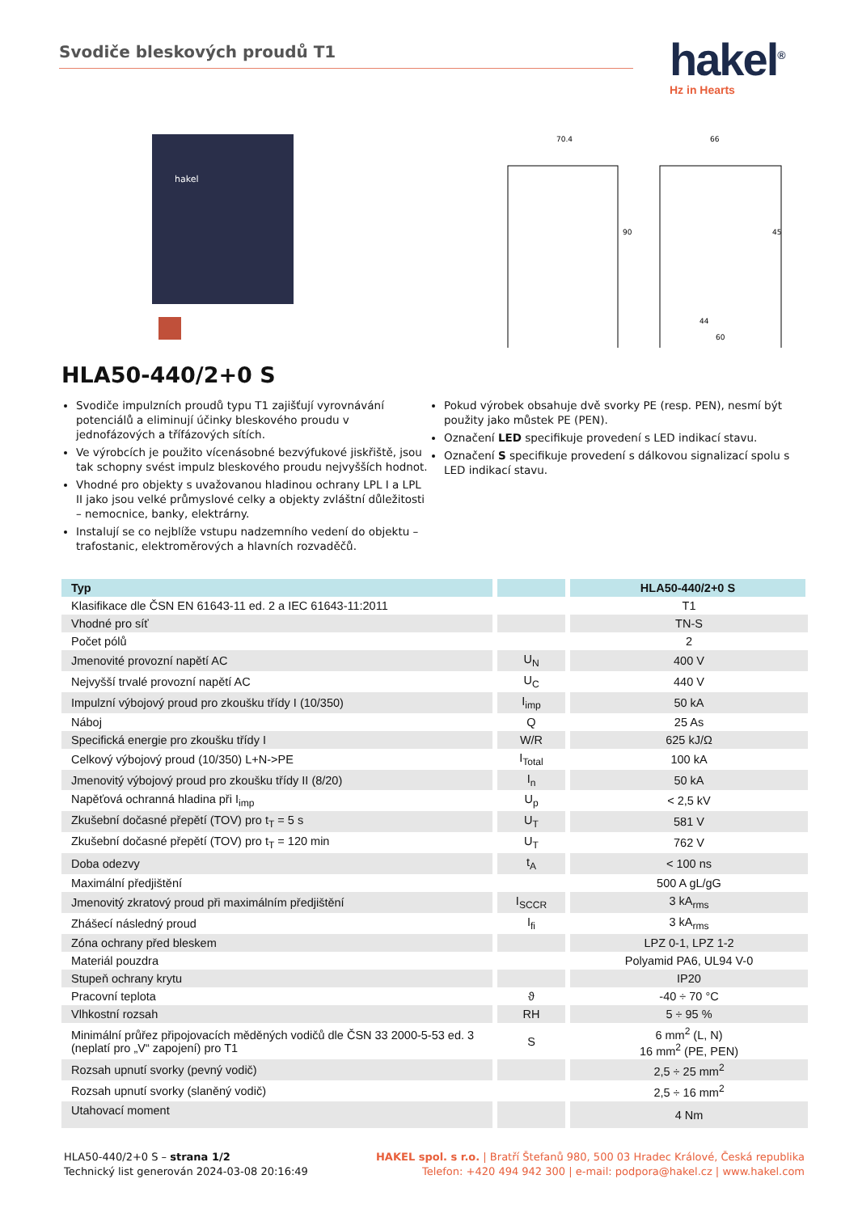Svodiče bleskových proudů T1
hakel<sup>®</sup>
Hz in Hearts
hakel
70.4
66
44
60
90
45
HLA50-440/2+0 S
Svodiče impulzních proudů typu T1 zajišťují vyrovnávání potenciálů a eliminují účinky bleskového proudu v jednofázových a třífázových sítích.
Ve výrobcích je použito vícenásobné bezvýfukové jiskřiště, jsou tak schopny svést impulz bleskového proudu nejvyšších hodnot.
Vhodné pro objekty s uvažovanou hladinou ochrany LPL I a LPL II jako jsou velké průmyslové celky a objekty zvláštní důležitosti – nemocnice, banky, elektrárny.
Instalují se co nejblíže vstupu nadzemního vedení do objektu – trafostanic, elektroměrových a hlavních rozvaděčů.
Pokud výrobek obsahuje dvě svorky PE (resp. PEN), nesmí být použity jako můstek PE (PEN).
Označení LED specifikuje provedení s LED indikací stavu.
Označení S specifikuje provedení s dálkovou signalizací spolu s LED indikací stavu.
| Typ | | HLA50-440/2+0 S |
| --- | --- | --- |
| Klasifikace dle ČSN EN 61643-11 ed. 2 a IEC 61643-11:2011 | | T1 |
| Vhodné pro síť | | TN-S |
| Počet pólů | | 2 |
| Jmenovité provozní napětí AC | U<sub>N</sub> | 400 V |
| Nejvyšší trvalé provozní napětí AC | U<sub>C</sub> | 440 V |
| Impulzní výbojový proud pro zkoušku třídy I (10/350) | I<sub>imp</sub> | 50 kA |
| Náboj | Q | 25 As |
| Specifická energie pro zkoušku třídy I | W/R | 625 kJ/Ω |
| Celkový výbojový proud (10/350) L+N->PE | I<sub>Total</sub> | 100 kA |
| Jmenovitý výbojový proud pro zkoušku třídy II (8/20) | I<sub>n</sub> | 50 kA |
| Napěťová ochranná hladina při I<sub>imp</sub> | U<sub>p</sub> | < 2,5 kV |
| Zkušební dočasné přepětí (TOV) pro t<sub>T</sub> = 5 s | U<sub>T</sub> | 581 V |
| Zkušební dočasné přepětí (TOV) pro t<sub>T</sub> = 120 min | U<sub>T</sub> | 762 V |
| Doba odezvy | t<sub>A</sub> | < 100 ns |
| Maximální předjištění | | 500 A gL/gG |
| Jmenovitý zkratový proud při maximálním předjištění | I<sub>SCCR</sub> | 3 kA<sub>rms</sub> |
| Zhášecí následný proud | I<sub>fi</sub> | 3 kA<sub>rms</sub> |
| Zóna ochrany před bleskem | | LPZ 0-1, LPZ 1-2 |
| Materiál pouzdra | | Polyamid PA6, UL94 V-0 |
| Stupeň ochrany krytu | | IP20 |
| Pracovní teplota | ϑ | -40 ÷ 70 °C |
| Vlhkostní rozsah | RH | 5 ÷ 95 % |
| Minimální průřez připojovacích měděných vodičů dle ČSN 33 2000-5-53 ed. 3 (neplatí pro „V“ zapojení) pro T1 | S | 6 mm<sup>2</sup> (L, N) 16 mm<sup>2</sup> (PE, PEN) |
| Rozsah upnutí svorky (pevný vodič) | | 2,5 ÷ 25 mm<sup>2</sup> |
| Rozsah upnutí svorky (slaněný vodič) | | 2,5 ÷ 16 mm<sup>2</sup> |
| Utahovací moment | | 4 Nm |
HLA50-440/2+0 S – strana 1/2
Technický list generován 2024-03-08 20:16:49
HAKEL spol. s r.o. | Bratří Štefanů 980, 500 03 Hradec Králové, Česká republika
Telefon: +420 494 942 300 | e-mail: podpora@hakel.cz | www.hakel.com